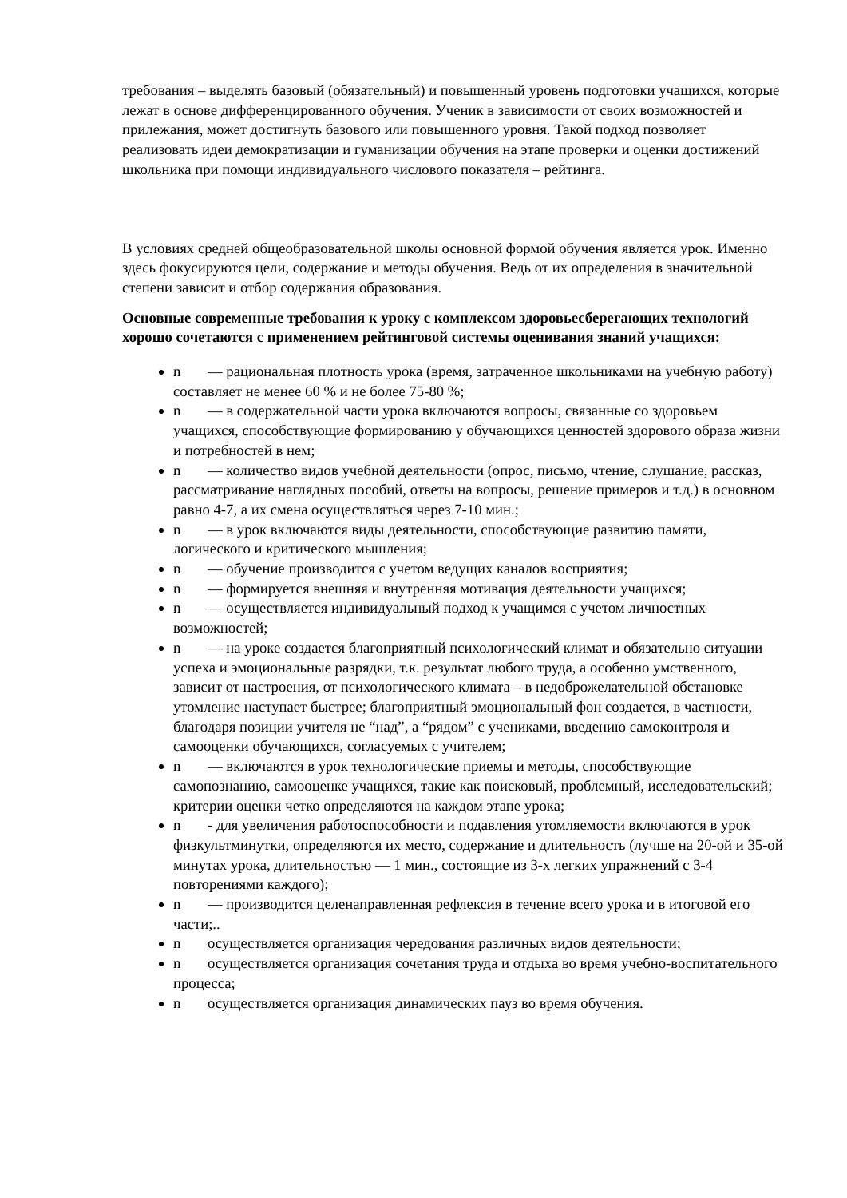требования – выделять базовый (обязательный) и повышенный уровень подготовки учащихся, которые лежат в основе дифференцированного обучения. Ученик в зависимости от своих возможностей и прилежания, может достигнуть базового или повышенного уровня. Такой подход позволяет реализовать идеи демократизации и гуманизации обучения на этапе проверки и оценки достижений школьника при помощи индивидуального числового показателя – рейтинга.
В условиях средней общеобразовательной школы основной формой обучения является урок. Именно здесь фокусируются цели, содержание и методы обучения. Ведь от их определения в значительной степени зависит и отбор содержания образования.
Основные современные требования к уроку с комплексом здоровьесберегающих технологий хорошо сочетаются с применением рейтинговой системы оценивания знаний учащихся:
n — рациональная плотность урока (время, затраченное школьниками на учебную работу) составляет не менее 60 % и не более 75-80 %;
n — в содержательной части урока включаются вопросы, связанные со здоровьем учащихся, способствующие формированию у обучающихся ценностей здорового образа жизни и потребностей в нем;
n — количество видов учебной деятельности (опрос, письмо, чтение, слушание, рассказ, рассматривание наглядных пособий, ответы на вопросы, решение примеров и т.д.) в основном равно 4-7, а их смена осуществляться через 7-10 мин.;
n — в урок включаются виды деятельности, способствующие развитию памяти, логического и критического мышления;
n — обучение производится с учетом ведущих каналов восприятия;
n — формируется внешняя и внутренняя мотивация деятельности учащихся;
n — осуществляется индивидуальный подход к учащимся с учетом личностных возможностей;
n — на уроке создается благоприятный психологический климат и обязательно ситуации успеха и эмоциональные разрядки, т.к. результат любого труда, а особенно умственного, зависит от настроения, от психологического климата – в недоброжелательной обстановке утомление наступает быстрее; благоприятный эмоциональный фон создается, в частности, благодаря позиции учителя не “над”, а “рядом” с учениками, введению самоконтроля и самооценки обучающихся, согласуемых с учителем;
n — включаются в урок технологические приемы и методы, способствующие самопознанию, самооценке учащихся, такие как поисковый, проблемный, исследовательский; критерии оценки четко определяются на каждом этапе урока;
n - для увеличения работоспособности и подавления утомляемости включаются в урок физкультминутки, определяются их место, содержание и длительность (лучше на 20-ой и 35-ой минутах урока, длительностью — 1 мин., состоящие из 3-х легких упражнений с 3-4 повторениями каждого);
n — производится целенаправленная рефлексия в течение всего урока и в итоговой его части;..
n осуществляется организация чередования различных видов деятельности;
n осуществляется организация сочетания труда и отдыха во время учебно-воспитательного процесса;
n осуществляется организация динамических пауз во время обучения.